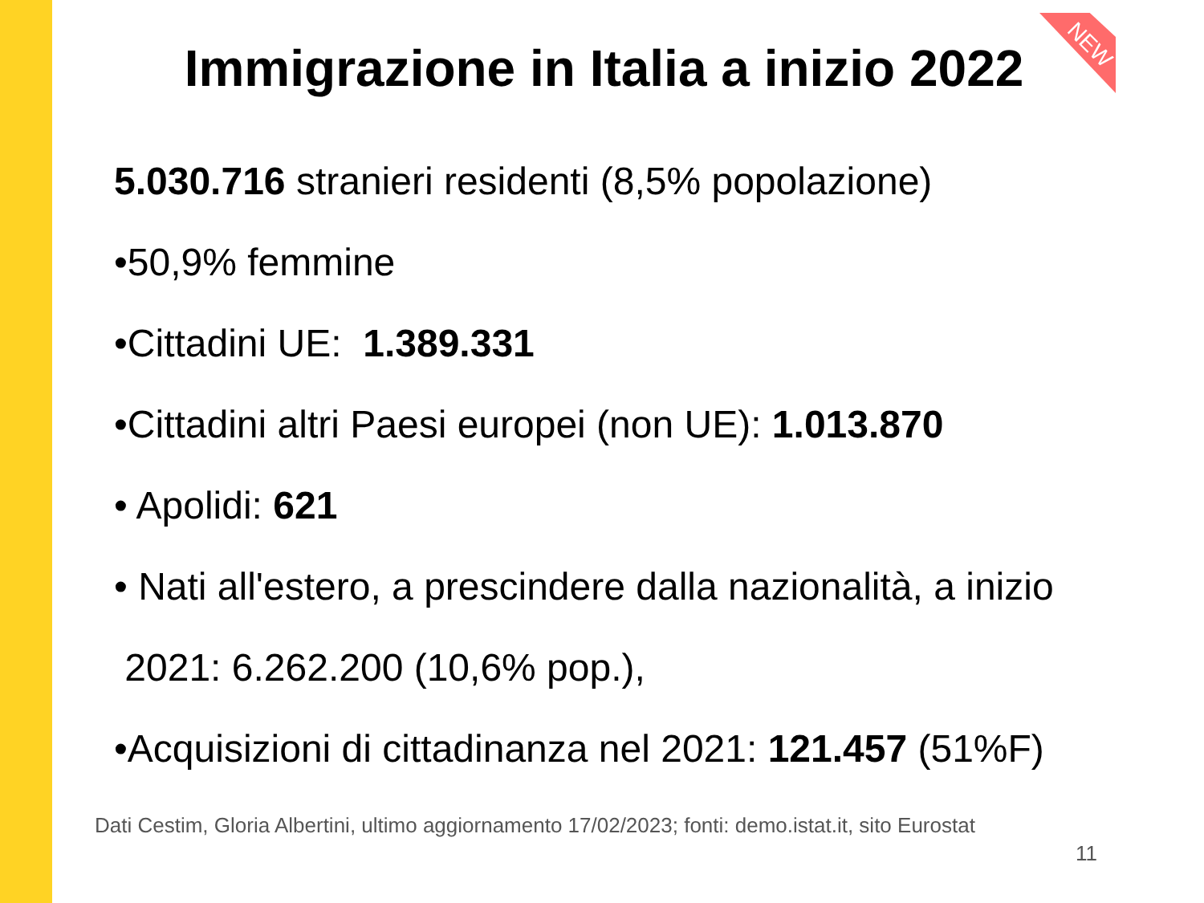Immigrazione in Italia a inizio 2022
NEW
5.030.716 stranieri residenti (8,5% popolazione)
•50,9% femmine
•Cittadini UE: 1.389.331
•Cittadini altri Paesi europei (non UE): 1.013.870
• Apolidi: 621
• Nati all'estero, a prescindere dalla nazionalità, a inizio
2021: 6.262.200 (10,6% pop.),
•Acquisizioni di cittadinanza nel 2021: 121.457 (51%F)
Dati Cestim, Gloria Albertini, ultimo aggiornamento 17/02/2023; fonti: demo.istat.it, sito Eurostat
11